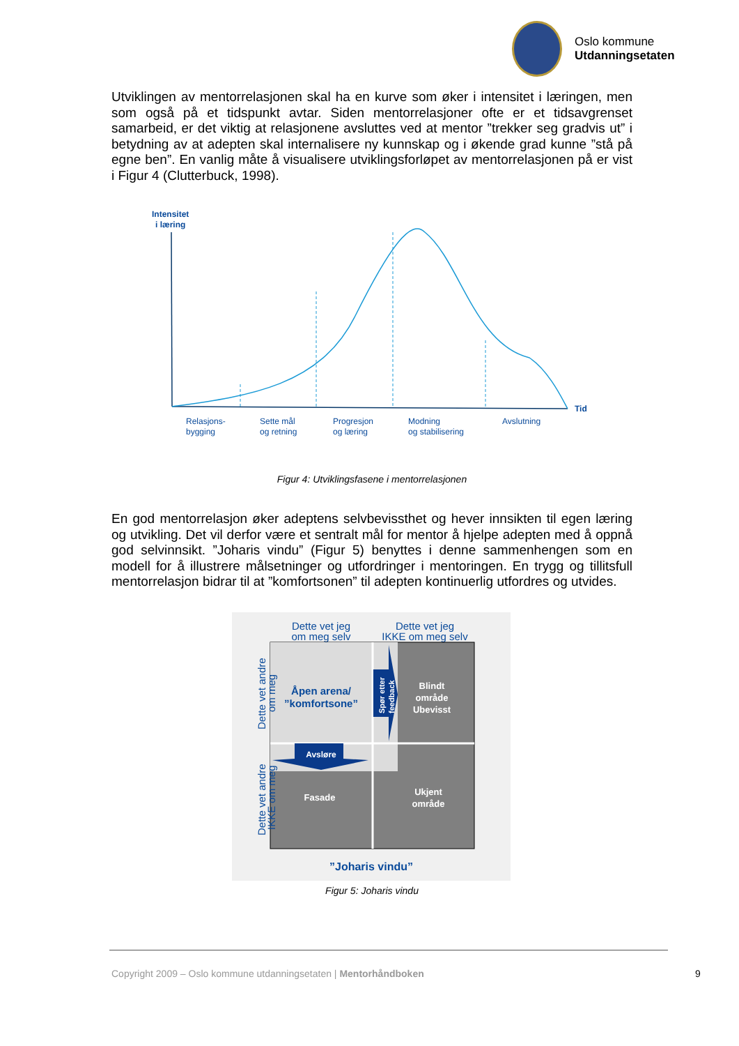Oslo kommune
Utdanningsetaten
Utviklingen av mentorrelasjonen skal ha en kurve som øker i intensitet i læringen, men som også på et tidspunkt avtar. Siden mentorrelasjoner ofte er et tidsavgrenset samarbeid, er det viktig at relasjonene avsluttes ved at mentor ”trekker seg gradvis ut” i betydning av at adepten skal internalisere ny kunnskap og i økende grad kunne ”stå på egne ben”. En vanlig måte å visualisere utviklingsforløpet av mentorrelasjonen på er vist i Figur 4 (Clutterbuck, 1998).
Intensitet
i læring
Tid
Relasjons-
bygging
Sette mål
og retning
Progresjon
og læring
Modning
og stabilisering
Avslutning
Figur 4: Utviklingsfasene i mentorrelasjonen
En god mentorrelasjon øker adeptens selvbevissthet og hever innsikten til egen læring og utvikling. Det vil derfor være et sentralt mål for mentor å hjelpe adepten med å oppnå god selvinnsikt. ”Joharis vindu” (Figur 5) benyttes i denne sammenhengen som en modell for å illustrere målsetninger og utfordringer i mentoringen. En trygg og tillitsfull mentorrelasjon bidrar til at ”komfortsonen” til adepten kontinuerlig utfordres og utvides.
Dette vet jeg
om meg selv
Dette vet jeg
IKKE om meg selv
Åpen arena/
”komfortsone”
Blindt
område
Ubevisst
Fasade
Ukjent
område
Avsløre
Spør etter
feedback
Dette vet andre
om meg
Dette vet andre
IKKE om meg
”Joharis vindu”
Figur 5: Joharis vindu
Copyright 2009 – Oslo kommune utdanningsetaten | Mentorhåndboken
9